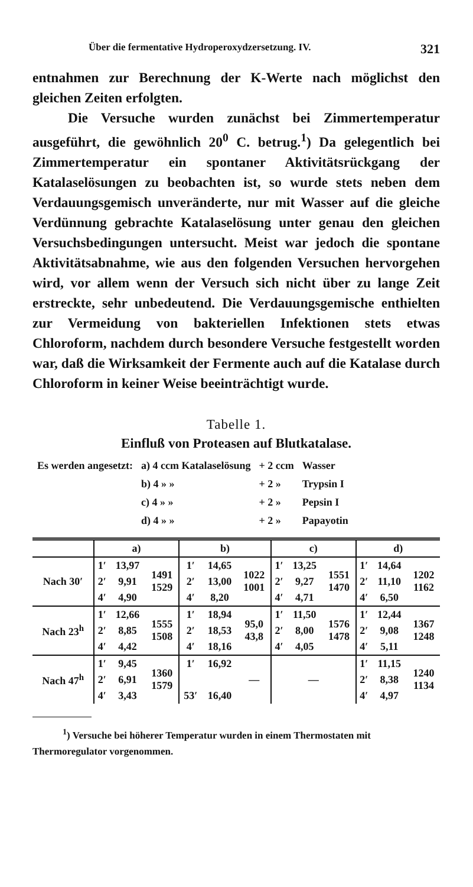Über die fermentative Hydroperoxydzersetzung. IV. 321
entnahmen zur Berechnung der K-Werte nach möglichst den gleichen Zeiten erfolgten.
Die Versuche wurden zunächst bei Zimmertemperatur ausgeführt, die gewöhnlich 20<sup>0</sup> C. betrug.<sup>1</sup>) Da gelegentlich bei Zimmertemperatur ein spontaner Aktivitätsrückgang der Katalaselösungen zu beobachten ist, so wurde stets neben dem Verdauungsgemisch unveränderte, nur mit Wasser auf die gleiche Verdünnung gebrachte Katalaselösung unter genau den gleichen Versuchsbedingungen untersucht. Meist war jedoch die spontane Aktivitätsabnahme, wie aus den folgenden Versuchen hervorgehen wird, vor allem wenn der Versuch sich nicht über zu lange Zeit erstreckte, sehr unbedeutend. Die Verdauungsgemische enthielten zur Vermeidung von bakteriellen Infektionen stets etwas Chloroform, nachdem durch besondere Versuche festgestellt worden war, daß die Wirksamkeit der Fermente auch auf die Katalase durch Chloroform in keiner Weise beeinträchtigt wurde.
Tabelle 1.
Einfluß von Proteasen auf Blutkatalase.
| Es werden angesetzt: | a) 4 ccm Katalaselösung | + 2 ccm | Wasser |
| | b) 4 » » | + 2 » | Trypsin I |
| | c) 4 » » | + 2 » | Pepsin I |
| | d) 4 » » | + 2 » | Papayotin |
| | a) | | | b) | | | c) | | | d) | | |
| --- | --- | --- | --- | --- | --- | --- | --- | --- | --- | --- | --- | --- |
| Nach 30′ | 1′ | 13,97 | 1491 1529 | 1′ | 14,65 | 1022 1001 | 1′ | 13,25 | 1551 1470 | 1′ | 14,64 | 1202 1162 |
| | 2′ | 9,91 | | 2′ | 13,00 | | 2′ | 9,27 | | 2′ | 11,10 | |
| | 4′ | 4,90 | | 4′ | 8,20 | | 4′ | 4,71 | | 4′ | 6,50 | |
| Nach 23<sup>h</sup> | 1′ | 12,66 | 1555 1508 | 1′ | 18,94 | 95,0 43,8 | 1′ | 11,50 | 1576 1478 | 1′ | 12,44 | 1367 1248 |
| | 2′ | 8,85 | | 2′ | 18,53 | | 2′ | 8,00 | | 2′ | 9,08 | |
| | 4′ | 4,42 | | 4′ | 18,16 | | 4′ | 4,05 | | 4′ | 5,11 | |
| Nach 47<sup>h</sup> | 1′ | 9,45 | 1360 1579 | 1′ | 16,92 | — | — | | | 1′ | 11,15 | 1240 1134 |
| | 2′ | 6,91 | | | | | | | | 2′ | 8,38 | |
| | 4′ | 3,43 | | 53′ | 16,40 | | | | | 4′ | 4,97 | |
<sup>1</sup>) Versuche bei höherer Temperatur wurden in einem Thermostaten mit Thermoregulator vorgenommen.